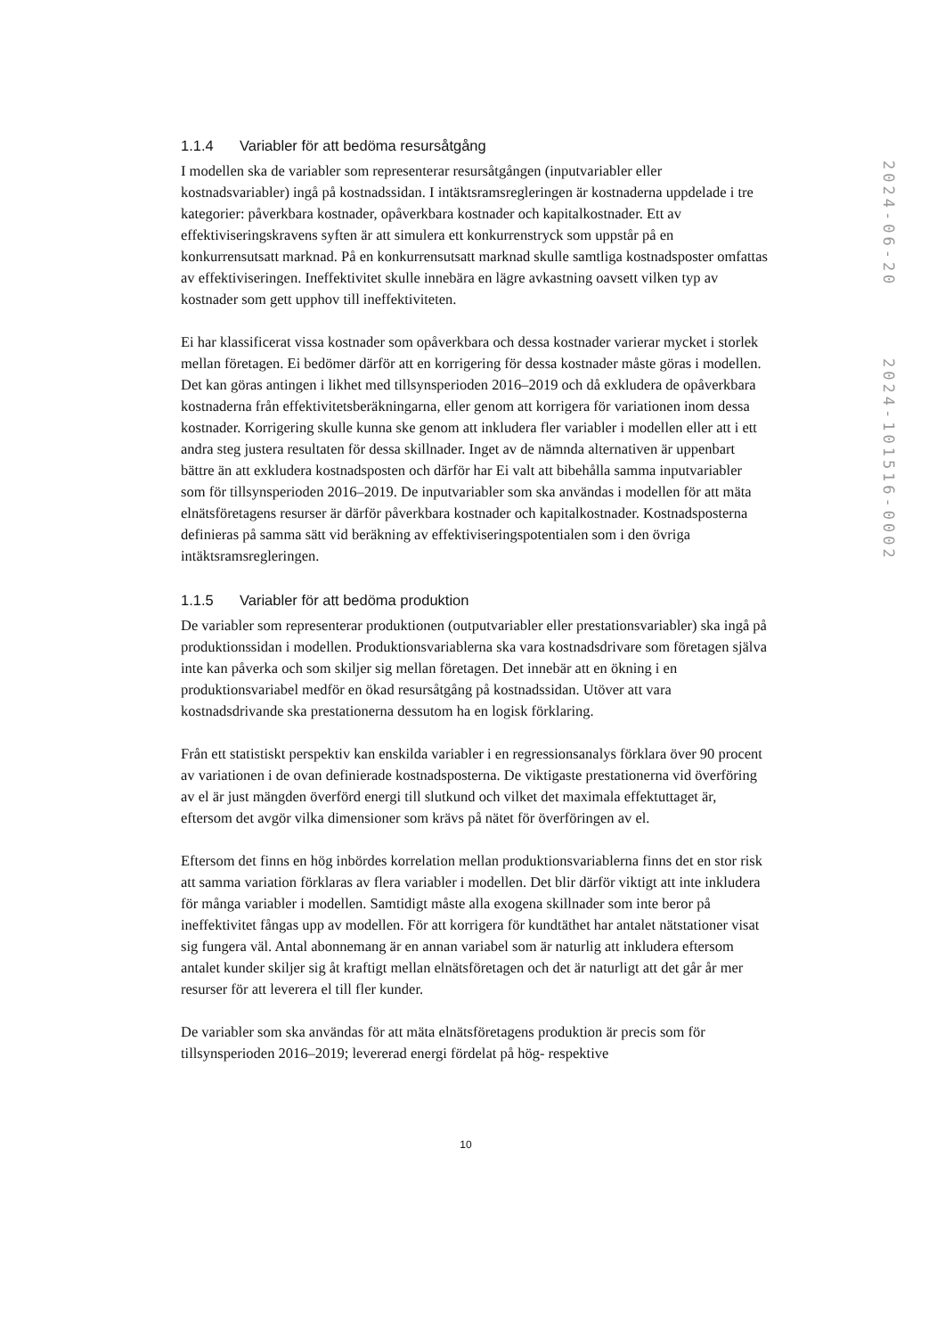1.1.4 Variabler för att bedöma resursåtgång
I modellen ska de variabler som representerar resursåtgången (inputvariabler eller kostnadsvariabler) ingå på kostnadssidan. I intäktsramsregleringen är kostnaderna uppdelade i tre kategorier: påverkbara kostnader, opåverkbara kostnader och kapitalkostnader. Ett av effektiviseringskravens syften är att simulera ett konkurrenstryck som uppstår på en konkurrensutsatt marknad. På en konkurrensutsatt marknad skulle samtliga kostnadsposter omfattas av effektiviseringen. Ineffektivitet skulle innebära en lägre avkastning oavsett vilken typ av kostnader som gett upphov till ineffektiviteten.
Ei har klassificerat vissa kostnader som opåverkbara och dessa kostnader varierar mycket i storlek mellan företagen. Ei bedömer därför att en korrigering för dessa kostnader måste göras i modellen. Det kan göras antingen i likhet med tillsynsperioden 2016–2019 och då exkludera de opåverkbara kostnaderna från effektivitetsberäkningarna, eller genom att korrigera för variationen inom dessa kostnader. Korrigering skulle kunna ske genom att inkludera fler variabler i modellen eller att i ett andra steg justera resultaten för dessa skillnader. Inget av de nämnda alternativen är uppenbart bättre än att exkludera kostnadsposten och därför har Ei valt att bibehålla samma inputvariabler som för tillsynsperioden 2016–2019. De inputvariabler som ska användas i modellen för att mäta elnätsföretagens resurser är därför påverkbara kostnader och kapitalkostnader. Kostnadsposterna definieras på samma sätt vid beräkning av effektiviseringspotentialen som i den övriga intäktsramsregleringen.
1.1.5 Variabler för att bedöma produktion
De variabler som representerar produktionen (outputvariabler eller prestationsvariabler) ska ingå på produktionssidan i modellen. Produktionsvariablerna ska vara kostnadsdrivare som företagen själva inte kan påverka och som skiljer sig mellan företagen. Det innebär att en ökning i en produktionsvariabel medför en ökad resursåtgång på kostnadssidan. Utöver att vara kostnadsdrivande ska prestationerna dessutom ha en logisk förklaring.
Från ett statistiskt perspektiv kan enskilda variabler i en regressionsanalys förklara över 90 procent av variationen i de ovan definierade kostnadsposterna. De viktigaste prestationerna vid överföring av el är just mängden överförd energi till slutkund och vilket det maximala effektuttaget är, eftersom det avgör vilka dimensioner som krävs på nätet för överföringen av el.
Eftersom det finns en hög inbördes korrelation mellan produktionsvariablerna finns det en stor risk att samma variation förklaras av flera variabler i modellen. Det blir därför viktigt att inte inkludera för många variabler i modellen. Samtidigt måste alla exogena skillnader som inte beror på ineffektivitet fångas upp av modellen. För att korrigera för kundtäthet har antalet nätstationer visat sig fungera väl. Antal abonnemang är en annan variabel som är naturlig att inkludera eftersom antalet kunder skiljer sig åt kraftigt mellan elnätsföretagen och det är naturligt att det går år mer resurser för att leverera el till fler kunder.
De variabler som ska användas för att mäta elnätsföretagens produktion är precis som för tillsynsperioden 2016–2019; levererad energi fördelat på hög- respektive
10
2024-06-20
2024-101516-0002